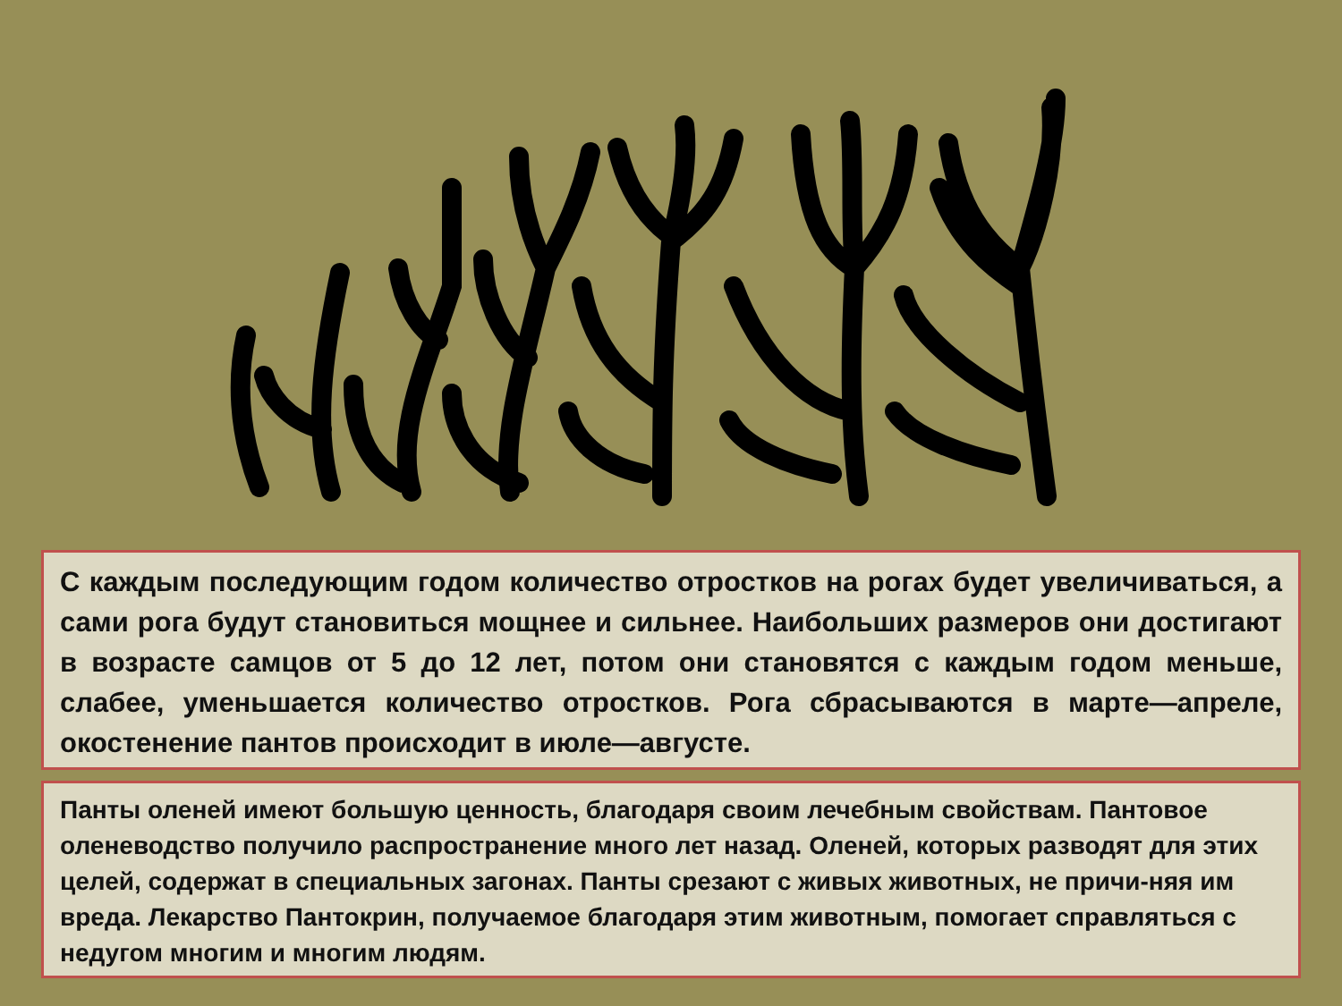С каждым последующим годом количество отростков на рогах будет увеличиваться, а сами рога будут становиться мощнее и сильнее. Наибольших размеров они достигают в возрасте самцов от 5 до 12 лет, потом они становятся с каждым годом меньше, слабее, уменьшается количество отростков. Рога сбрасываются в марте—апреле, окостенение пантов происходит в июле—августе.
Панты оленей имеют большую ценность, благодаря своим лечебным свойствам. Пантовое оленеводство получило распространение много лет назад. Оленей, которых разводят для этих целей, содержат в специальных загонах. Панты срезают с живых животных, не причи-няя им вреда. Лекарство Пантокрин, получаемое благодаря этим животным, помогает справляться с недугом многим и многим людям.